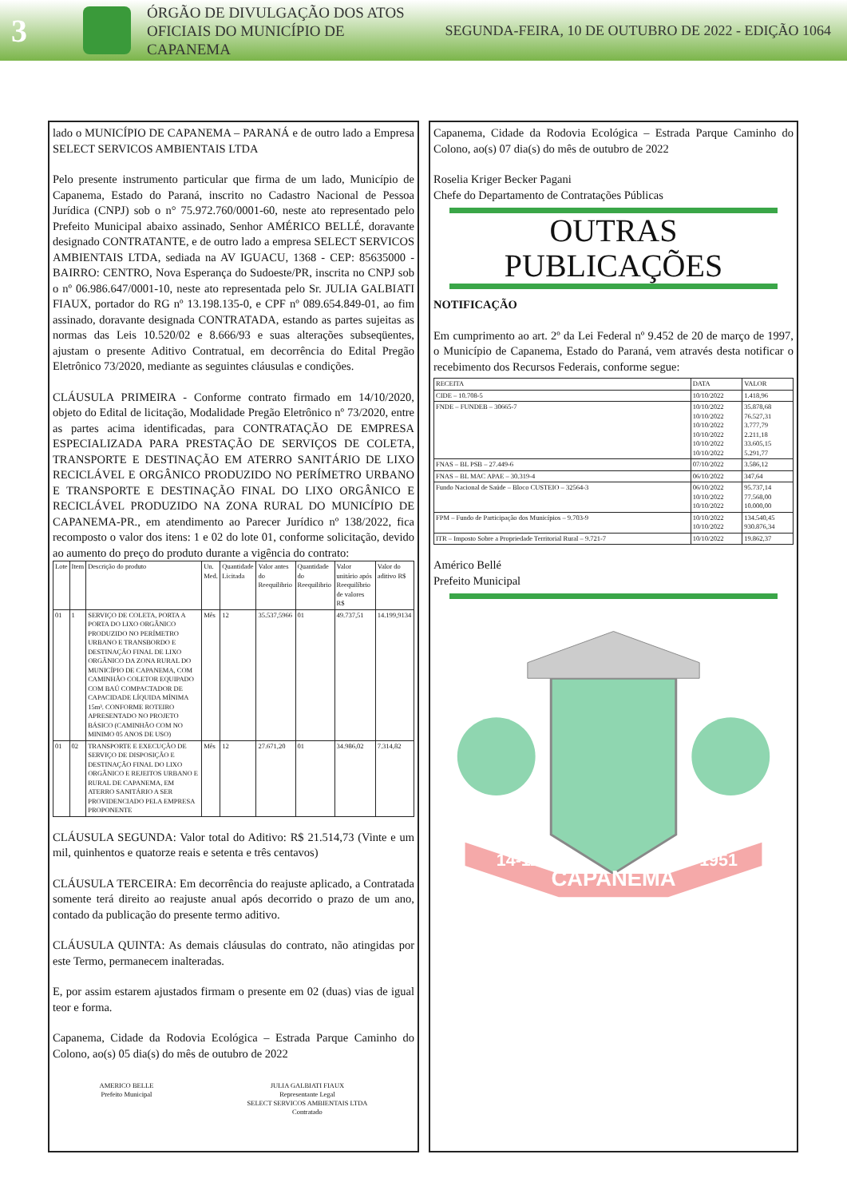3
ÓRGÃO DE DIVULGAÇÃO DOS ATOS OFICIAIS DO MUNICÍPIO DE CAPANEMA
SEGUNDA-FEIRA, 10 DE OUTUBRO DE 2022 - EDIÇÃO 1064
lado o MUNICÍPIO DE CAPANEMA – PARANÁ e de outro lado a Empresa SELECT SERVICOS AMBIENTAIS LTDA
Pelo presente instrumento particular que firma de um lado, Município de Capanema, Estado do Paraná, inscrito no Cadastro Nacional de Pessoa Jurídica (CNPJ) sob o n° 75.972.760/0001-60, neste ato representado pelo Prefeito Municipal abaixo assinado, Senhor AMÉRICO BELLÉ, doravante designado CONTRATANTE, e de outro lado a empresa SELECT SERVICOS AMBIENTAIS LTDA, sediada na AV IGUACU, 1368 - CEP: 85635000 - BAIRRO: CENTRO, Nova Esperança do Sudoeste/PR, inscrita no CNPJ sob o nº 06.986.647/0001-10, neste ato representada pelo Sr. JULIA GALBIATI FIAUX, portador do RG nº 13.198.135-0, e CPF nº 089.654.849-01, ao fim assinado, doravante designada CONTRATADA, estando as partes sujeitas as normas das Leis 10.520/02 e 8.666/93 e suas alterações subseqüentes, ajustam o presente Aditivo Contratual, em decorrência do Edital Pregão Eletrônico 73/2020, mediante as seguintes cláusulas e condições.
CLÁUSULA PRIMEIRA - Conforme contrato firmado em 14/10/2020, objeto do Edital de licitação, Modalidade Pregão Eletrônico nº 73/2020, entre as partes acima identificadas, para CONTRATAÇÃO DE EMPRESA ESPECIALIZADA PARA PRESTAÇÃO DE SERVIÇOS DE COLETA, TRANSPORTE E DESTINAÇÃO EM ATERRO SANITÁRIO DE LIXO RECICLÁVEL E ORGÂNICO PRODUZIDO NO PERÍMETRO URBANO E TRANSPORTE E DESTINAÇÃO FINAL DO LIXO ORGÂNICO E RECICLÁVEL PRODUZIDO NA ZONA RURAL DO MUNICÍPIO DE CAPANEMA-PR., em atendimento ao Parecer Jurídico nº 138/2022, fica recomposto o valor dos itens: 1 e 02 do lote 01, conforme solicitação, devido ao aumento do preço do produto durante a vigência do contrato:
| Lote | Item | Descrição do produto | Un. Med. | Quantidade Licitada | Valor antes do Reequilibrio | Quantidade do Reequilibrio | Valor unitário após Reequilíbrio de valores R$ | Valor do aditivo R$ |
| --- | --- | --- | --- | --- | --- | --- | --- | --- |
| 01 | 1 | SERVIÇO DE COLETA, PORTA A PORTA DO LIXO ORGÂNICO PRODUZIDO NO PERÍMETRO URBANO E TRANSBORDO E DESTINAÇÃO FINAL DE LIXO ORGÂNICO DA ZONA RURAL DO MUNICÍPIO DE CAPANEMA, COM CAMINHÃO COLETOR EQUIPADO COM BAÚ COMPACTADOR DE CAPACIDADE LÍQUIDA MÍNIMA 15m³. CONFORME ROTEIRO APRESENTADO NO PROJETO BÁSICO (CAMINHÃO COM NO MINIMO 05 ANOS DE USO) | Mês | 12 | 35.537,5966 | 01 | 49.737,51 | 14.199,9134 |
| 01 | 02 | TRANSPORTE E EXECUÇÃO DE SERVIÇO DE DISPOSIÇÃO E DESTINAÇÃO FINAL DO LIXO ORGÂNICO E REJEITOS URBANO E RURAL DE CAPANEMA, EM ATERRO SANITÁRIO A SER PROVIDENCIADO PELA EMPRESA PROPONENTE | Mês | 12 | 27.671,20 | 01 | 34.986,02 | 7.314,82 |
CLÁUSULA SEGUNDA: Valor total do Aditivo: R$ 21.514,73 (Vinte e um mil, quinhentos e quatorze reais e setenta e três centavos)
CLÁUSULA TERCEIRA: Em decorrência do reajuste aplicado, a Contratada somente terá direito ao reajuste anual após decorrido o prazo de um ano, contado da publicação do presente termo aditivo.
CLÁUSULA QUINTA: As demais cláusulas do contrato, não atingidas por este Termo, permanecem inalteradas.
E, por assim estarem ajustados firmam o presente em 02 (duas) vias de igual teor e forma.
Capanema, Cidade da Rodovia Ecológica – Estrada Parque Caminho do Colono, ao(s) 05 dia(s) do mês de outubro de 2022
AMERICO BELLE
Prefeito Municipal
JULIA GALBIATI FIAUX
Representante Legal
SELECT SERVICOS AMBIENTAIS LTDA
Contratado
Capanema, Cidade da Rodovia Ecológica – Estrada Parque Caminho do Colono, ao(s) 07 dia(s) do mês de outubro de 2022
Roselia Kriger Becker Pagani
Chefe do Departamento de Contratações Públicas
OUTRAS PUBLICAÇÕES
NOTIFICAÇÃO
Em cumprimento ao art. 2º da Lei Federal nº 9.452 de 20 de março de 1997, o Município de Capanema, Estado do Paraná, vem através desta notificar o recebimento dos Recursos Federais, conforme segue:
| RECEITA | DATA | VALOR |
| --- | --- | --- |
| CIDE – 10.708-5 | 10/10/2022 | 1.418,96 |
| FNDE – FUNDEB – 30665-7 | 10/10/2022 10/10/2022 10/10/2022 10/10/2022 10/10/2022 10/10/2022 | 35.878,68 76.527,31 3.777,79 2.211,18 33.605,15 5.291,77 |
| FNAS – BL PSB – 27.449-6 | 07/10/2022 | 3.586,12 |
| FNAS – BL MAC APAE – 30.319-4 | 06/10/2022 | 347,64 |
| Fundo Nacional de Saúde – Bloco CUSTEIO – 32564-3 | 06/10/2022 10/10/2022 10/10/2022 | 95.737,14 77.568,00 10.000,00 |
| FPM – Fundo de Participação dos Municípios – 9.703-9 | 10/10/2022 10/10/2022 | 134.540,45 930.876,34 |
| ITR – Imposto Sobre a Propriedade Territorial Rural – 9.721-7 | 10/10/2022 | 19.862,37 |
Américo Bellé
Prefeito Municipal
CAPANEMA
14-11
1951